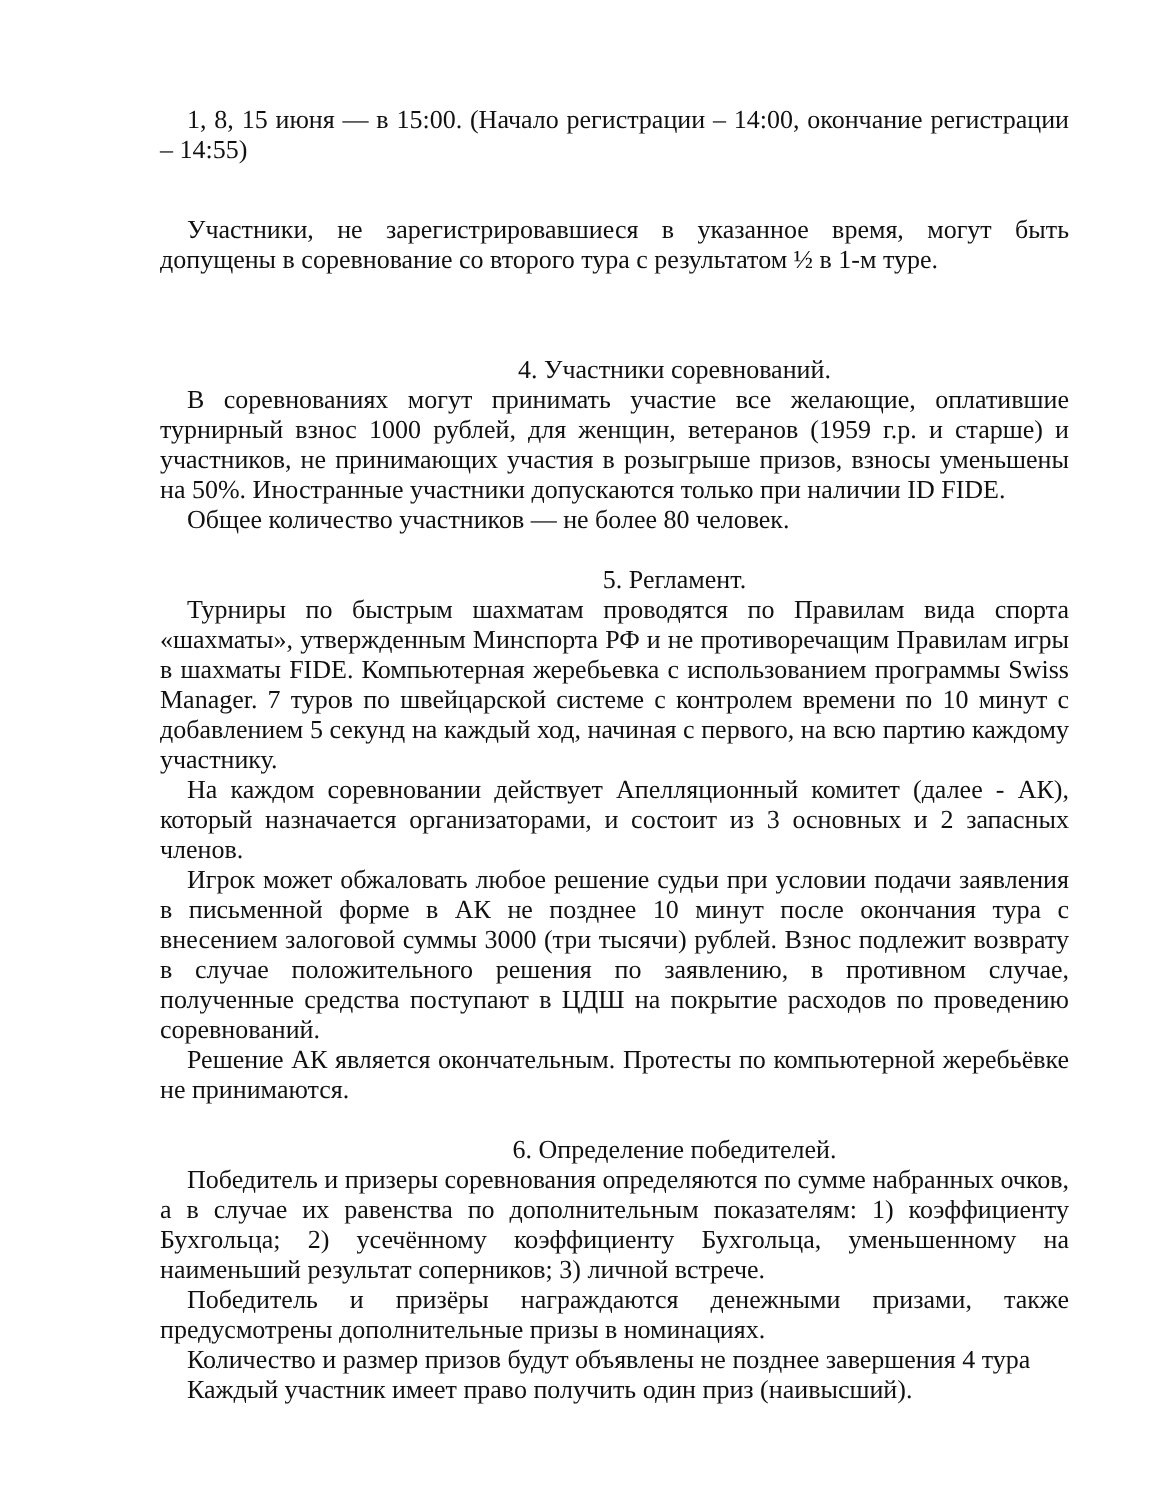1, 8, 15 июня — в 15:00. (Начало регистрации – 14:00, окончание регистрации – 14:55)
Участники, не зарегистрировавшиеся в указанное время, могут быть допущены в соревнование со второго тура с результатом ½ в 1-м туре.
4. Участники соревнований.
В соревнованиях могут принимать участие все желающие, оплатившие турнирный взнос 1000 рублей, для женщин, ветеранов (1959 г.р. и старше) и участников, не принимающих участия в розыгрыше призов, взносы уменьшены на 50%. Иностранные участники допускаются только при наличии ID FIDE.
Общее количество участников — не более 80 человек.
5. Регламент.
Турниры по быстрым шахматам проводятся по Правилам вида спорта «шахматы», утвержденным Минспорта РФ и не противоречащим Правилам игры в шахматы FIDE. Компьютерная жеребьевка с использованием программы Swiss Manager. 7 туров по швейцарской системе с контролем времени по 10 минут с добавлением 5 секунд на каждый ход, начиная с первого, на всю партию каждому участнику.
На каждом соревновании действует Апелляционный комитет (далее - АК), который назначается организаторами, и состоит из 3 основных и 2 запасных членов.
Игрок может обжаловать любое решение судьи при условии подачи заявления в письменной форме в АК не позднее 10 минут после окончания тура с внесением залоговой суммы 3000 (три тысячи) рублей. Взнос подлежит возврату в случае положительного решения по заявлению, в противном случае, полученные средства поступают в ЦДШ на покрытие расходов по проведению соревнований.
Решение АК является окончательным. Протесты по компьютерной жеребьёвке не принимаются.
6. Определение победителей.
Победитель и призеры соревнования определяются по сумме набранных очков, а в случае их равенства по дополнительным показателям: 1) коэффициенту Бухгольца; 2) усечённому коэффициенту Бухгольца, уменьшенному на наименьший результат соперников; 3) личной встрече.
Победитель и призёры награждаются денежными призами, также предусмотрены дополнительные призы в номинациях.
Количество и размер призов будут объявлены не позднее завершения 4 тура
Каждый участник имеет право получить один приз (наивысший).